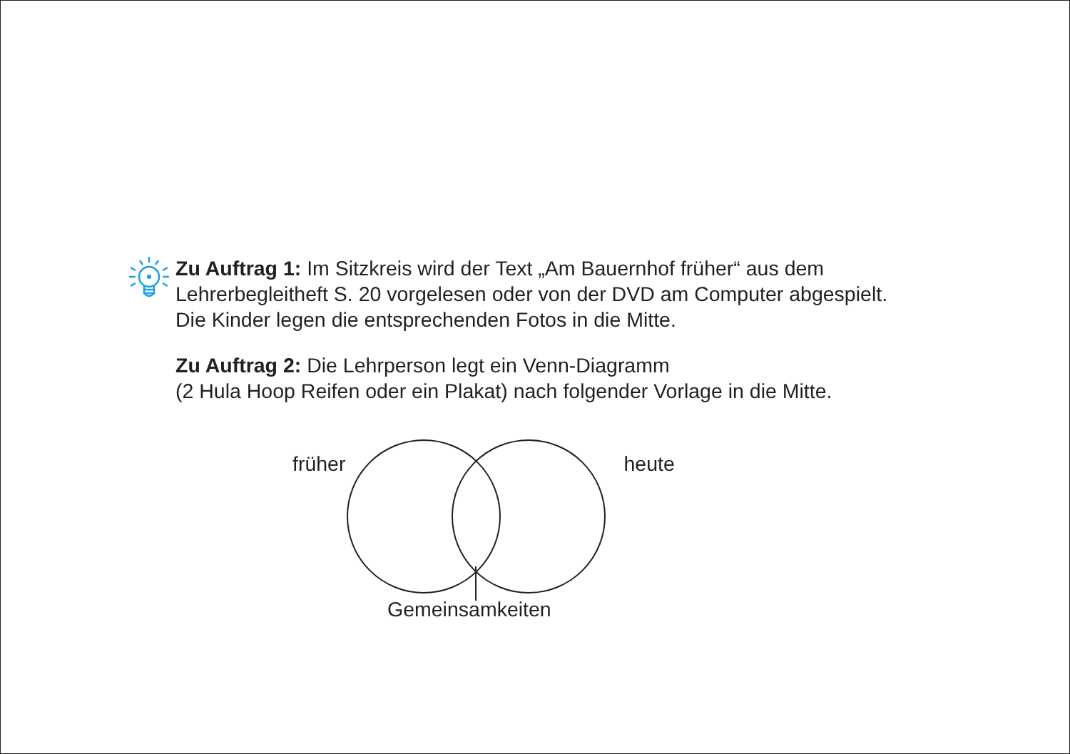Zu Auftrag 1: Im Sitzkreis wird der Text „Am Bauernhof früher“ aus dem Lehrerbegleitheft S. 20 vorgelesen oder von der DVD am Computer abge­spielt. Die Kinder legen die entsprechenden Fotos in die Mitte.
Zu Auftrag 2: Die Lehrperson legt ein Venn-Diagramm
(2 Hula Hoop Reifen oder ein Plakat) nach folgender Vorlage in die Mitte.
früher heute
Gemeinsamkeiten